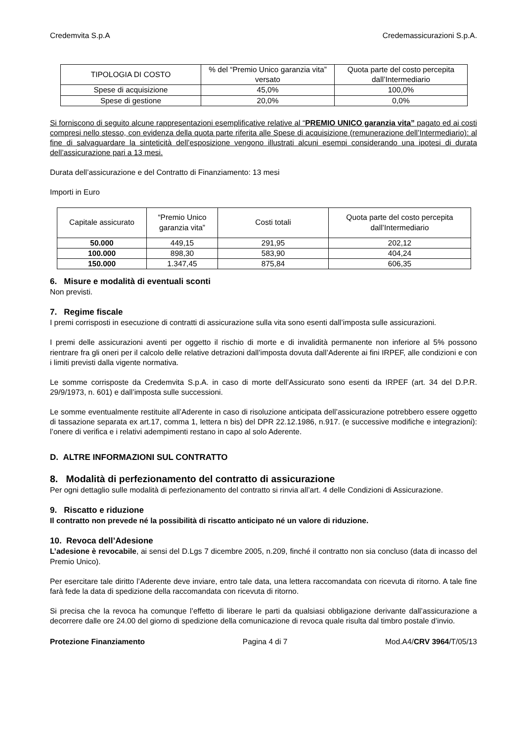Credemvita S.p.A Credemassicurazioni S.p.A.
| TIPOLOGIA DI COSTO | % del “Premio Unico garanzia vita” versato | Quota parte del costo percepita dall’Intermediario |
| --- | --- | --- |
| Spese di acquisizione | 45,0% | 100,0% |
| Spese di gestione | 20,0% | 0,0% |
Si forniscono di seguito alcune rappresentazioni esemplificative relative al “PREMIO UNICO garanzia vita” pagato ed ai costi compresi nello stesso, con evidenza della quota parte riferita alle Spese di acquisizione (remunerazione dell’Intermediario): al fine di salvaguardare la sinteticità dell’esposizione vengono illustrati alcuni esempi considerando una ipotesi di durata dell’assicurazione pari a 13 mesi.
Durata dell’assicurazione e del Contratto di Finanziamento: 13 mesi
Importi in Euro
| Capitale assicurato | “Premio Unico garanzia vita” | Costi totali | Quota parte del costo percepita dall’Intermediario |
| --- | --- | --- | --- |
| 50.000 | 449,15 | 291,95 | 202,12 |
| 100.000 | 898,30 | 583,90 | 404,24 |
| 150.000 | 1.347,45 | 875,84 | 606,35 |
6. Misure e modalità di eventuali sconti
Non previsti.
7. Regime fiscale
I premi corrisposti in esecuzione di contratti di assicurazione sulla vita sono esenti dall’imposta sulle assicurazioni.
I premi delle assicurazioni aventi per oggetto il rischio di morte e di invalidità permanente non inferiore al 5% possono rientrare fra gli oneri per il calcolo delle relative detrazioni dall’imposta dovuta dall’Aderente ai fini IRPEF, alle condizioni e con i limiti previsti dalla vigente normativa.
Le somme corrisposte da Credemvita S.p.A. in caso di morte dell’Assicurato sono esenti da IRPEF (art. 34 del D.P.R. 29/9/1973, n. 601) e dall’imposta sulle successioni.
Le somme eventualmente restituite all’Aderente in caso di risoluzione anticipata dell’assicurazione potrebbero essere oggetto di tassazione separata ex art.17, comma 1, lettera n bis) del DPR 22.12.1986, n.917. (e successive modifiche e integrazioni): l’onere di verifica e i relativi adempimenti restano in capo al solo Aderente.
D. ALTRE INFORMAZIONI SUL CONTRATTO
8. Modalità di perfezionamento del contratto di assicurazione
Per ogni dettaglio sulle modalità di perfezionamento del contratto si rinvia all’art. 4 delle Condizioni di Assicurazione.
9. Riscatto e riduzione
Il contratto non prevede né la possibilità di riscatto anticipato né un valore di riduzione.
10. Revoca dell’Adesione
L’adesione è revocabile, ai sensi del D.Lgs 7 dicembre 2005, n.209, finché il contratto non sia concluso (data di incasso del Premio Unico).
Per esercitare tale diritto l’Aderente deve inviare, entro tale data, una lettera raccomandata con ricevuta di ritorno. A tale fine farà fede la data di spedizione della raccomandata con ricevuta di ritorno.
Si precisa che la revoca ha comunque l’effetto di liberare le parti da qualsiasi obbligazione derivante dall’assicurazione a decorrere dalle ore 24.00 del giorno di spedizione della comunicazione di revoca quale risulta dal timbro postale d’invio.
Protezione Finanziamento Pagina 4 di 7 Mod.A4/CRV 3964/T/05/13